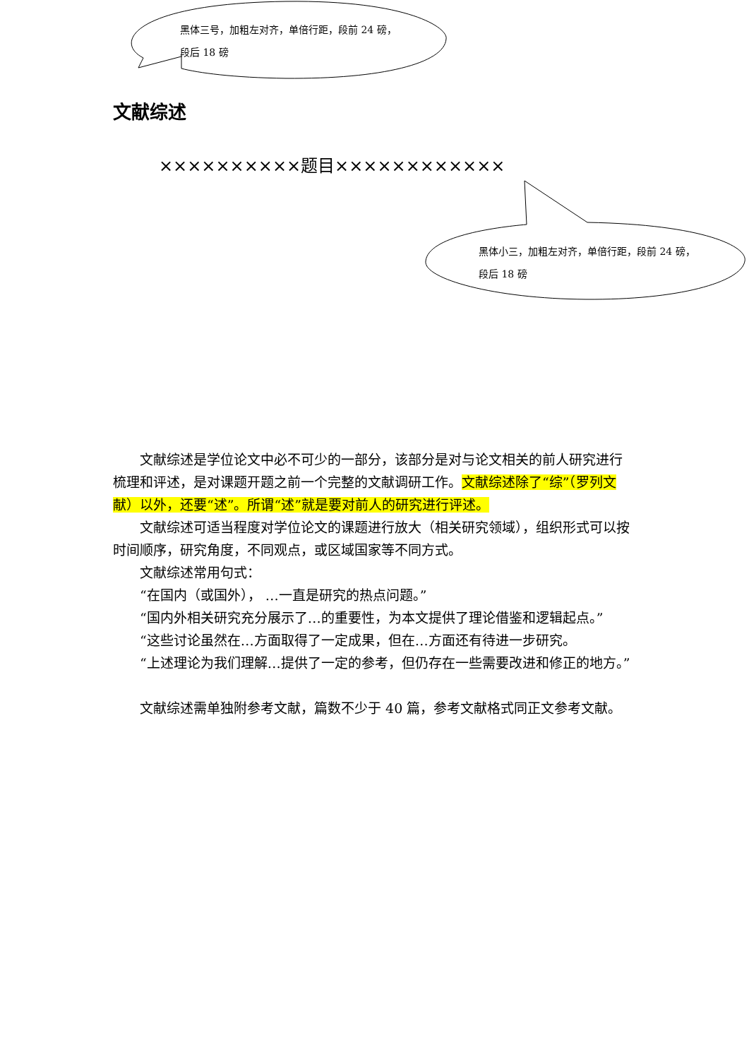黑体三号，加粗左对齐，单倍行距，段前 24 磅，段后 18 磅
黑体小三，加粗左对齐，单倍行距，段前 24 磅，段后 18 磅
文献综述
××××××××××题目××××××××××××
文献综述是学位论文中必不可少的一部分，该部分是对与论文相关的前人研究进行梳理和评述，是对课题开题之前一个完整的文献调研工作。文献综述除了“综”（罗列文献）以外，还要“述”。所谓“述”就是要对前人的研究进行评述。
文献综述可适当程度对学位论文的课题进行放大（相关研究领域），组织形式可以按时间顺序，研究角度，不同观点，或区域国家等不同方式。
文献综述常用句式：
“在国内（或国外）， …一直是研究的热点问题。”
“国内外相关研究充分展示了…的重要性，为本文提供了理论借鉴和逻辑起点。”
“这些讨论虽然在…方面取得了一定成果，但在…方面还有待进一步研究。
“上述理论为我们理解…提供了一定的参考，但仍存在一些需要改进和修正的地方。”
文献综述需单独附参考文献，篇数不少于 40 篇，参考文献格式同正文参考文献。